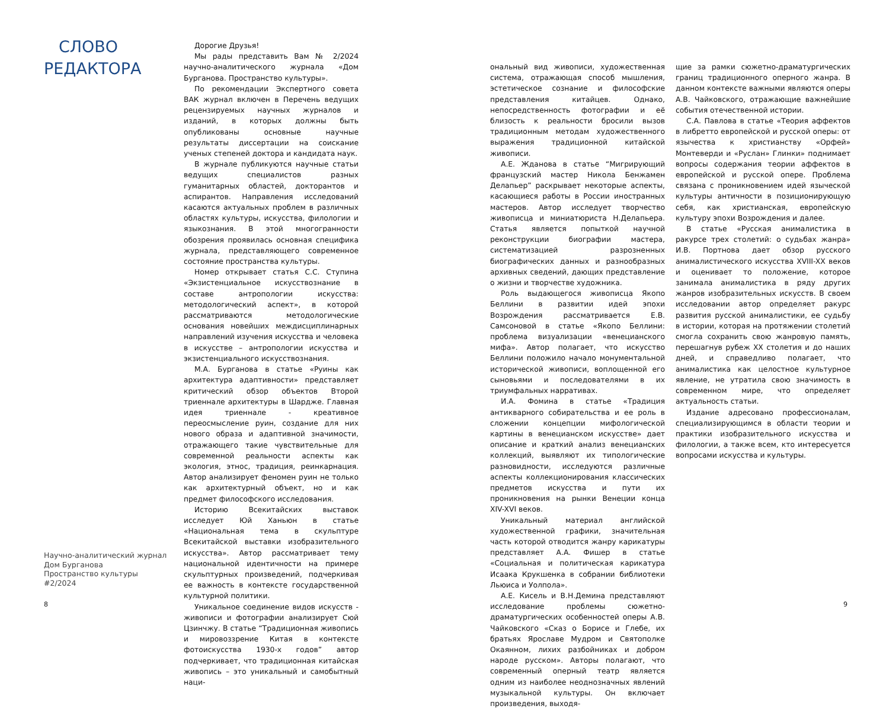СЛОВО РЕДАКТОРА
Научно-аналитический журнал
Дом Бурганова
Пространство культуры
#2/2024
8
Дорогие Друзья!
Мы рады представить Вам № 2/2024 научно-аналитического журнала «Дом Бурганова. Пространство культуры».
По рекомендации Экспертного совета ВАК журнал включен в Перечень ведущих рецензируемых научных журналов и изданий, в которых должны быть опубликованы основные научные результаты диссертации на соискание ученых степеней доктора и кандидата наук.
В журнале публикуются научные статьи ведущих специалистов разных гуманитарных областей, докторантов и аспирантов. Направления исследований касаются актуальных проблем в различных областях культуры, искусства, филологии и языкознания. В этой многогранности обозрения проявилась основная специфика журнала, представляющего современное состояние пространства культуры.
Номер открывает статья С.С. Ступина «Экзистенциальное искусствознание в составе антропологии искусства: методологический аспект», в которой рассматриваются методологические основания новейших междисциплинарных направлений изучения искусства и человека в искусстве – антропологии искусства и экзистенциального искусствознания.
М.А. Бурганова в статье «Руины как архитектура адаптивности» представляет критический обзор объектов Второй триеннале архитектуры в Шардже. Главная идея триеннале - креативное переосмысление руин, создание для них нового образа и адаптивной значимости, отражающего такие чувствительные для современной реальности аспекты как экология, этнос, традиция, реинкарнация. Автор анализирует феномен руин не только как архитектурный объект, но и как предмет философского исследования.
Историю Всекитайских выставок исследует Юй Ханьюн в статье «Национальная тема в скульптуре Всекитайской выставки изобразительного искусства». Автор рассматривает тему национальной идентичности на примере скульптурных произведений, подчеркивая ее важность в контексте государственной культурной политики.
Уникальное соединение видов искусств - живописи и фотографии анализирует Сюй Цзинчжу. В статье “Традиционная живопись и мировоззрение Китая в контексте фотоискусства 1930-х годов” автор подчеркивает, что традиционная китайская живопись – это уникальный и самобытный наци-
ональный вид живописи, художественная система, отражающая способ мышления, эстетическое сознание и философские представления китайцев. Однако, непосредственность фотографии и её близость к реальности бросили вызов традиционным методам художественного выражения традиционной китайской живописи.
А.Е. Жданова в статье “Мигрирующий французский мастер Никола Бенжамен Делапьер” раскрывает некоторые аспекты, касающиеся работы в России иностранных мастеров. Автор исследует творчество живописца и миниатюриста Н.Делапьера. Статья является попыткой научной реконструкции биографии мастера, систематизацией разрозненных биографических данных и разнообразных архивных сведений, дающих представление о жизни и творчестве художника.
Роль выдающегося живописца Якопо Беллини в развитии идей эпохи Возрождения рассматривается Е.В. Самсоновой в статье «Якопо Беллини: проблема визуализации «венецианского мифа». Автор полагает, что искусство Беллини положило начало монументальной исторической живописи, воплощенной его сыновьями и последователями в их триумфальных нарративах.
И.А. Фомина в статье «Традиция антикварного собирательства и ее роль в сложении концепции мифологической картины в венецианском искусстве» дает описание и краткий анализ венецианских коллекций, выявляют их типологические разновидности, исследуются различные аспекты коллекционирования классических предметов искусства и пути их проникновения на рынки Венеции конца XIV-XVI веков.
Уникальный материал английской художественной графики, значительная часть которой отводится жанру карикатуры представляет А.А. Фишер в статье «Социальная и политическая карикатура Исаака Крукшенка в собрании библиотеки Льюиса и Уолпола».
А.Е. Кисель и В.Н.Демина представляют исследование проблемы сюжетно-драматургических особенностей оперы А.В. Чайковского «Сказ о Борисе и Глебе, их братьях Ярославе Мудром и Святополке Окаянном, лихих разбойниках и добром народе русском». Авторы полагают, что современный оперный театр является одним из наиболее неоднозначных явлений музыкальной культуры. Он включает произведения, выходя-
щие за рамки сюжетно-драматургических границ традиционного оперного жанра. В данном контексте важными являются оперы А.В. Чайковского, отражающие важнейшие события отечественной истории.
С.А. Павлова в статье «Теория аффектов в либретто европейской и русской оперы: от язычества к христианству «Орфей» Монтеверди и «Руслан» Глинки» поднимает вопросы содержания теории аффектов в европейской и русской опере. Проблема связана с проникновением идей языческой культуры античности в позиционирующую себя, как христианская, европейскую культуру эпохи Возрождения и далее.
В статье «Русская анималистика в ракурсе трех столетий: о судьбах жанра» И.В. Портнова дает обзор русского анималистического искусства XVIII-XX веков и оценивает то положение, которое занимала анималистика в ряду других жанров изобразительных искусств. В своем исследовании автор определяет ракурс развития русской анималистики, ее судьбу в истории, которая на протяжении столетий смогла сохранить свою жанровую память, перешагнув рубеж XX столетия и до наших дней, и справедливо полагает, что анималистика как целостное культурное явление, не утратила свою значимость в современном мире, что определяет актуальность статьи.
Издание адресовано профессионалам, специализирующимся в области теории и практики изобразительного искусства и филологии, а также всем, кто интересуется вопросами искусства и культуры.
9